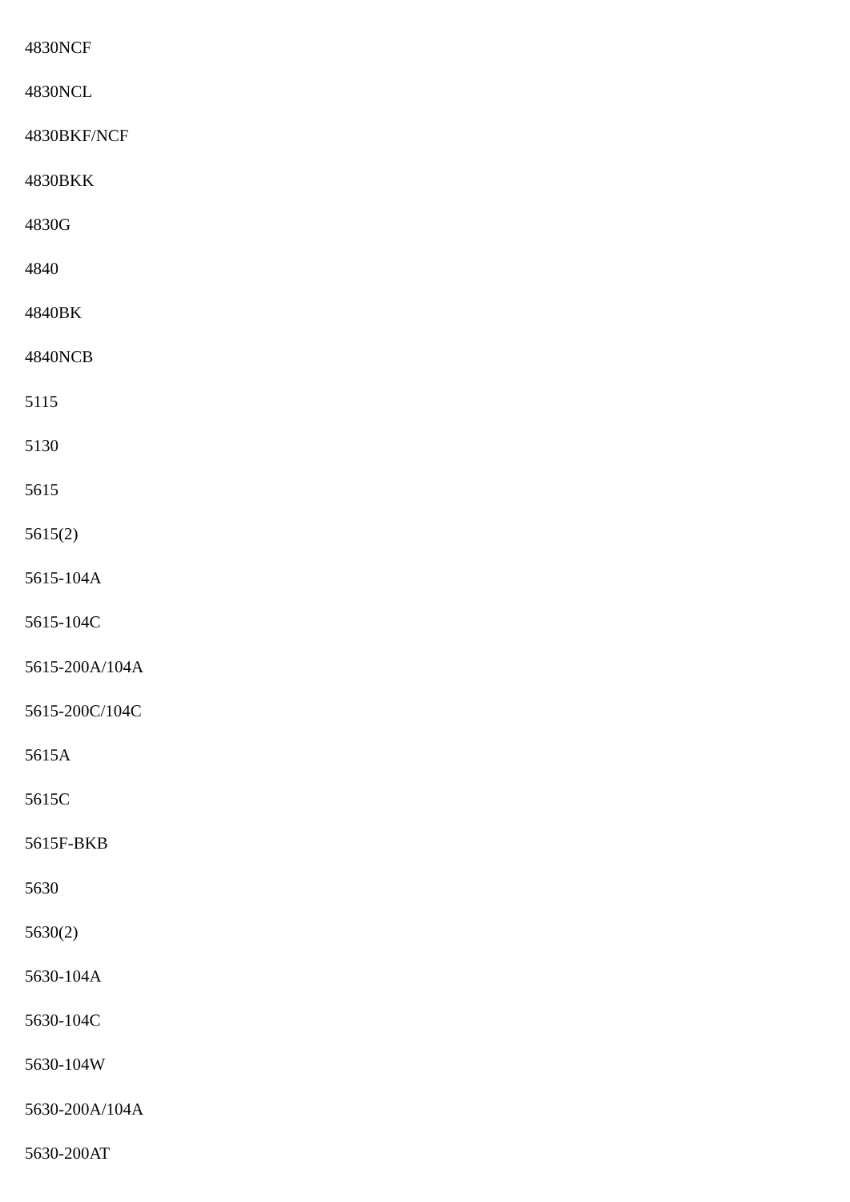4830NCF
4830NCL
4830BKF/NCF
4830BKK
4830G
4840
4840BK
4840NCB
5115
5130
5615
5615(2)
5615-104A
5615-104C
5615-200A/104A
5615-200C/104C
5615A
5615C
5615F-BKB
5630
5630(2)
5630-104A
5630-104C
5630-104W
5630-200A/104A
5630-200AT